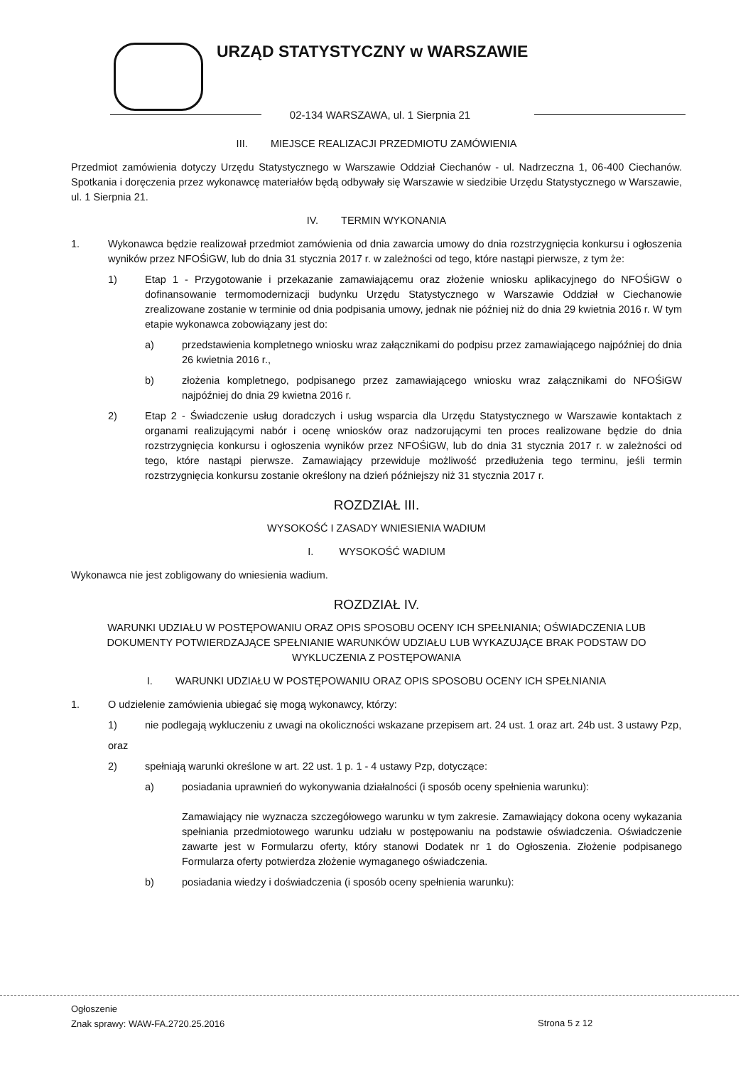URZĄD STATYSTYCZNY w WARSZAWIE
02-134 WARSZAWA, ul. 1 Sierpnia 21
III. MIEJSCE REALIZACJI PRZEDMIOTU ZAMÓWIENIA
Przedmiot zamówienia dotyczy Urzędu Statystycznego w Warszawie Oddział Ciechanów - ul. Nadrzeczna 1, 06-400 Ciechanów. Spotkania i doręczenia przez wykonawcę materiałów będą odbywały się Warszawie w siedzibie Urzędu Statystycznego w Warszawie, ul. 1 Sierpnia 21.
IV. TERMIN WYKONANIA
1. Wykonawca będzie realizował przedmiot zamówienia od dnia zawarcia umowy do dnia rozstrzygnięcia konkursu i ogłoszenia wyników przez NFOŚiGW, lub do dnia 31 stycznia 2017 r. w zależności od tego, które nastąpi pierwsze, z tym że:
1) Etap 1 - Przygotowanie i przekazanie zamawiającemu oraz złożenie wniosku aplikacyjnego do NFOŚiGW o dofinansowanie termomodernizacji budynku Urzędu Statystycznego w Warszawie Oddział w Ciechanowie zrealizowane zostanie w terminie od dnia podpisania umowy, jednak nie później niż do dnia 29 kwietnia 2016 r. W tym etapie wykonawca zobowiązany jest do:
a) przedstawienia kompletnego wniosku wraz załącznikami do podpisu przez zamawiającego najpóźniej do dnia 26 kwietnia 2016 r.,
b) złożenia kompletnego, podpisanego przez zamawiającego wniosku wraz załącznikami do NFOŚiGW najpóźniej do dnia 29 kwietna 2016 r.
2) Etap 2 - Świadczenie usług doradczych i usług wsparcia dla Urzędu Statystycznego w Warszawie kontaktach z organami realizującymi nabór i ocenę wniosków oraz nadzorującymi ten proces realizowane będzie do dnia rozstrzygnięcia konkursu i ogłoszenia wyników przez NFOŚiGW, lub do dnia 31 stycznia 2017 r. w zależności od tego, które nastąpi pierwsze. Zamawiający przewiduje możliwość przedłużenia tego terminu, jeśli termin rozstrzygnięcia konkursu zostanie określony na dzień późniejszy niż 31 stycznia 2017 r.
ROZDZIAŁ III.
WYSOKOŚĆ I ZASADY WNIESIENIA WADIUM
I. WYSOKOŚĆ WADIUM
Wykonawca nie jest zobligowany do wniesienia wadium.
ROZDZIAŁ IV.
WARUNKI UDZIAŁU W POSTĘPOWANIU ORAZ OPIS SPOSOBU OCENY ICH SPEŁNIANIA; OŚWIADCZENIA LUB DOKUMENTY POTWIERDZAJĄCE SPEŁNIANIE WARUNKÓW UDZIAŁU LUB WYKAZUJĄCE BRAK PODSTAW DO WYKLUCZENIA Z POSTĘPOWANIA
I. WARUNKI UDZIAŁU W POSTĘPOWANIU ORAZ OPIS SPOSOBU OCENY ICH SPEŁNIANIA
1. O udzielenie zamówienia ubiegać się mogą wykonawcy, którzy:
1) nie podlegają wykluczeniu z uwagi na okoliczności wskazane przepisem art. 24 ust. 1 oraz art. 24b ust. 3 ustawy Pzp,
oraz
2) spełniają warunki określone w art. 22 ust. 1 p. 1 - 4 ustawy Pzp, dotyczące:
a) posiadania uprawnień do wykonywania działalności (i sposób oceny spełnienia warunku):
Zamawiający nie wyznacza szczegółowego warunku w tym zakresie. Zamawiający dokona oceny wykazania spełniania przedmiotowego warunku udziału w postępowaniu na podstawie oświadczenia. Oświadczenie zawarte jest w Formularzu oferty, który stanowi Dodatek nr 1 do Ogłoszenia. Złożenie podpisanego Formularza oferty potwierdza złożenie wymaganego oświadczenia.
b) posiadania wiedzy i doświadczenia (i sposób oceny spełnienia warunku):
Ogłoszenie
Znak sprawy: WAW-FA.2720.25.2016
Strona 5 z 12